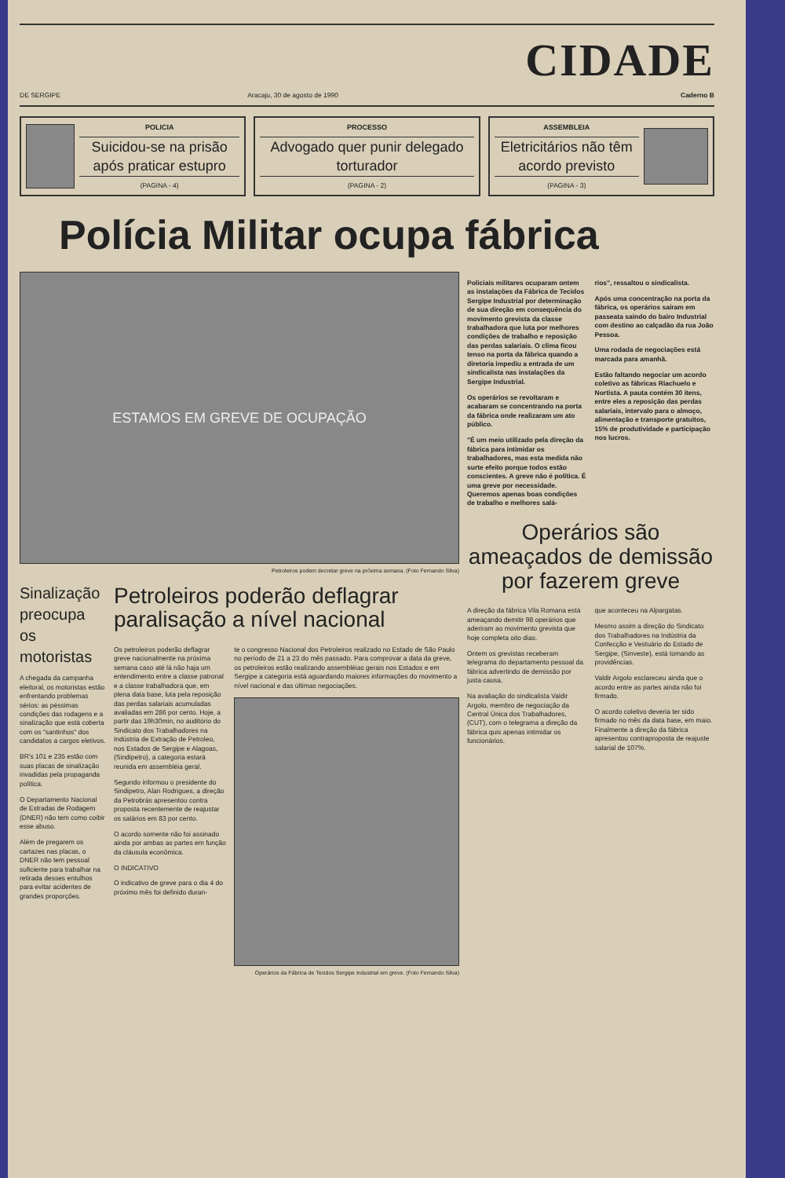DE SERGIPE
Aracaju, 30 de agosto de 1990
CIDADE
Caderno B
POLICIA
Suicidou-se na prisão após praticar estupro
(PAGINA - 4)
PROCESSO
Advogado quer punir delegado torturador
(PAGINA - 2)
ASSEMBLEIA
Eletricitários não têm acordo previsto
(PAGINA - 3)
Polícia Militar ocupa fábrica
ESTAMOS EM GREVE DE OCUPAÇÃO
Petroleiros podem decretar greve na próxima semana. (Foto Fernando Silva)
Sinalização preocupa os motoristas
A chegada da campanha eleitoral, os motoristas estão enfrentando problemas sérios: as péssimas condições das rodagens e a sinalização que está coberta com os "santinhos" dos candidatos a cargos eletivos.
BR's 101 e 235 estão com suas placas de sinalização invadidas pela propaganda política.
O Departamento Nacional de Estradas de Rodagem (DNER) não tem como coibir esse abuso.
Além de pregarem os cartazes nas placas, o DNER não tem pessoal suficiente para trabalhar na retirada desses entulhos para evitar acidentes de grandes proporções.
Petroleiros poderão deflagrar paralisação a nível nacional
Os petroleiros poderão deflagrar greve nacionalmente na próxima semana caso até lá não haja um entendimento entre a classe patronal e a classe trabalhadora que, em plena data base, luta pela reposição das perdas salariais acumuladas avaliadas em 286 por cento. Hoje, a partir das 19h30min, no auditório do Sindicato dos Trabalhadores na Indústria de Extração de Petroleo, nos Estados de Sergipe e Alagoas, (Sindipetro), a categoria estará reunida em assembléia geral.
Segundo informou o presidente do Sindipetro, Alan Rodrigues, a direção da Petrobrás apresentou contra proposta recentemente de reajustar os salários em 83 por cento.
O acordo somente não foi assinado ainda por ambas as partes em função da cláusula econômica.
O INDICATIVO
O indicativo de greve para o dia 4 do próximo mês foi definido duran-
te o congresso Nacional dos Petroleiros realizado no Estado de São Paulo no período de 21 a 23 do mês passado. Para comprovar a data da greve, os petroleiros estão realizando assembléias gerais nos Estados e em Sergipe a categoria está aguardando maiores informações do movimento a nível nacional e das últimas negociações.
Operários da Fábrica de Tecidos Sergipe Industrial em greve. (Foto Fernando Silva)
Policiais militares ocuparam ontem as instalações da Fábrica de Tecidos Sergipe Industrial por determinação de sua direção em consequência do movimento grevista da classe trabalhadora que luta por melhores condições de trabalho e reposição das perdas salariais. O clima ficou tenso na porta da fábrica quando a diretoria impediu a entrada de um sindicalista nas instalações da Sergipe Industrial.
Os operários se revoltaram e acabaram se concentrando na porta da fábrica onde realizaram um ato público.
"É um meio utilizado pela direção da fábrica para intimidar os trabalhadores, mas esta medida não surte efeito porque todos estão conscientes. A greve não é política. É uma greve por necessidade. Queremos apenas boas condições de trabalho e melhores salá-
rios", ressaltou o sindicalista.
Após uma concentração na porta da fábrica, os operários saíram em passeata saindo do bairo Industrial com destino ao calçadão da rua João Pessoa.
Uma rodada de negociações está marcada para amanhã.
Estão faltando negociar um acordo coletivo as fábricas Riachuelo e Nortista. A pauta contém 30 itens, entre eles a reposição das perdas salariais, intervalo para o almoço, alimentação e transporte gratuitos, 15% de produtividade e participação nos lucros.
Operários são ameaçados de demissão por fazerem greve
A direção da fábrica Vila Romana está ameaçando demitir 98 operários que aderiram ao movimento grevista que hoje completa oito dias.
Ontem os grevistas receberam telegrama do departamento pessoal da fábrica advertindo de demissão por justa causa.
Na avaliação do sindicalista Valdir Argolo, membro de negociação da Central Única dos Trabalhadores, (CUT), com o telegrama a direção da fábrica quis apenas intimidar os funcionários.
que aconteceu na Alpargatas.
Mesmo assim a direção do Sindicato dos Trabalhadores na Indústria da Confecção e Vestuário do Estado de Sergipe, (Sinveste), está tomando as providências.
Valdir Argolo esclareceu ainda que o acordo entre as partes ainda não foi firmado.
O acordo coletivo deveria ter sido firmado no mês da data base, em maio. Finalmente a direção da fábrica apresentou contraproposta de reajuste salarial de 107%.